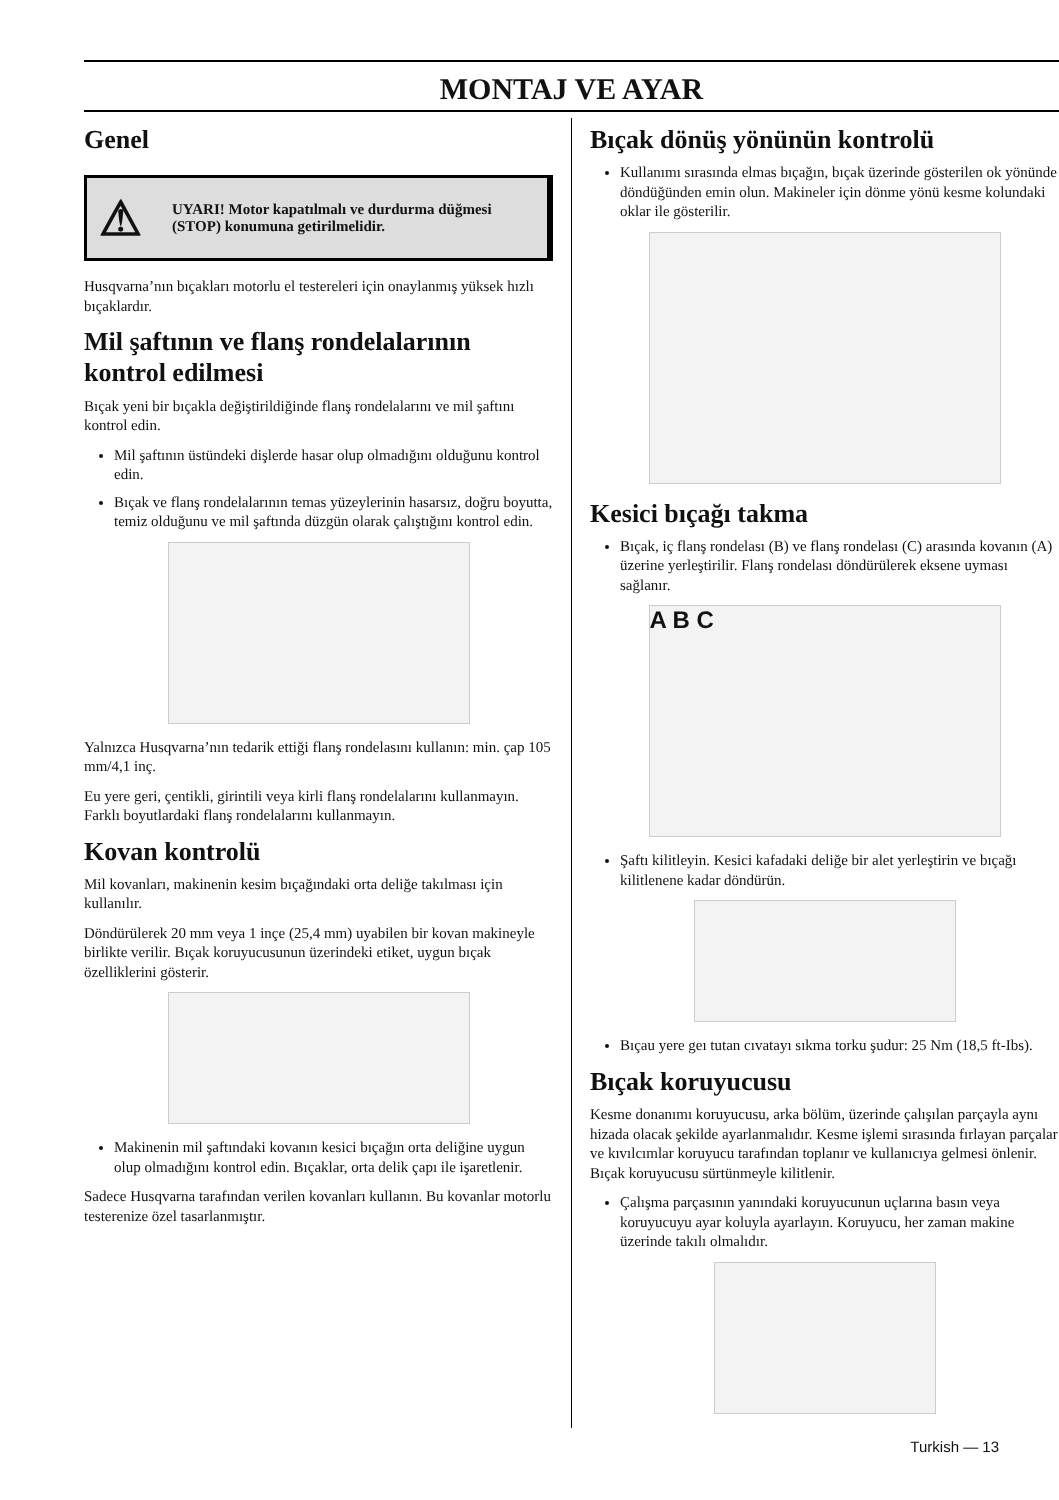MONTAJ VE AYAR
Genel
⚠ UYARI! Motor kapatılmalı ve durdurma düğmesi (STOP) konumuna getirilmelidir.
Husqvarna’nın bıçakları motorlu el testereleri için onaylanmış yüksek hızlı bıçaklardır.
Mil şaftının ve flanş rondelalarının kontrol edilmesi
Bıçak yeni bir bıçakla değiştirildiğinde flanş rondelalarını ve mil şaftını kontrol edin.
Mil şaftının üstündeki dişlerde hasar olup olmadığını olduğunu kontrol edin.
Bıçak ve flanş rondelalarının temas yüzeylerinin hasarsız, doğru boyutta, temiz olduğunu ve mil şaftında düzgün olarak çalıştığını kontrol edin.
Yalnızca Husqvarna’nın tedarik ettiği flanş rondelasını kullanın: min. çap 105 mm/4,1 inç.
Eu yere geri, çentikli, girintili veya kirli flanş rondelalarını kullanmayın. Farklı boyutlardaki flanş rondelalarını kullanmayın.
Kovan kontrolü
Mil kovanları, makinenin kesim bıçağındaki orta deliğe takılması için kullanılır.
Döndürülerek 20 mm veya 1 inçe (25,4 mm) uyabilen bir kovan makineyle birlikte verilir. Bıçak koruyucusunun üzerindeki etiket, uygun bıçak özelliklerini gösterir.
Makinenin mil şaftındaki kovanın kesici bıçağın orta deliğine uygun olup olmadığını kontrol edin. Bıçaklar, orta delik çapı ile işaretlenir.
Sadece Husqvarna tarafından verilen kovanları kullanın. Bu kovanlar motorlu testerenize özel tasarlanmıştır.
Bıçak dönüş yönünün kontrolü
Kullanımı sırasında elmas bıçağın, bıçak üzerinde gösterilen ok yönünde döndüğünden emin olun. Makineler için dönme yönü kesme kolundaki oklar ile gösterilir.
Kesici bıçağı takma
Bıçak, iç flanş rondelası (B) ve flanş rondelası (C) arasında kovanın (A) üzerine yerleştirilir. Flanş rondelası döndürülerek eksene uyması sağlanır.
A B C
Şaftı kilitleyin. Kesici kafadaki deliğe bir alet yerleştirin ve bıçağı kilitlenene kadar döndürün.
Bıçau yere geı tutan cıvatayı sıkma torku şudur: 25 Nm (18,5 ft-Ibs).
Bıçak koruyucusu
Kesme donanımı koruyucusu, arka bölüm, üzerinde çalışılan parçayla aynı hizada olacak şekilde ayarlanmalıdır. Kesme işlemi sırasında fırlayan parçalar ve kıvılcımlar koruyucu tarafından toplanır ve kullanıcıya gelmesi önlenir.
Bıçak koruyucusu sürtünmeyle kilitlenir.
Çalışma parçasının yanındaki koruyucunun uçlarına basın veya koruyucuyu ayar koluyla ayarlayın. Koruyucu, her zaman makine üzerinde takılı olmalıdır.
Turkish — 13